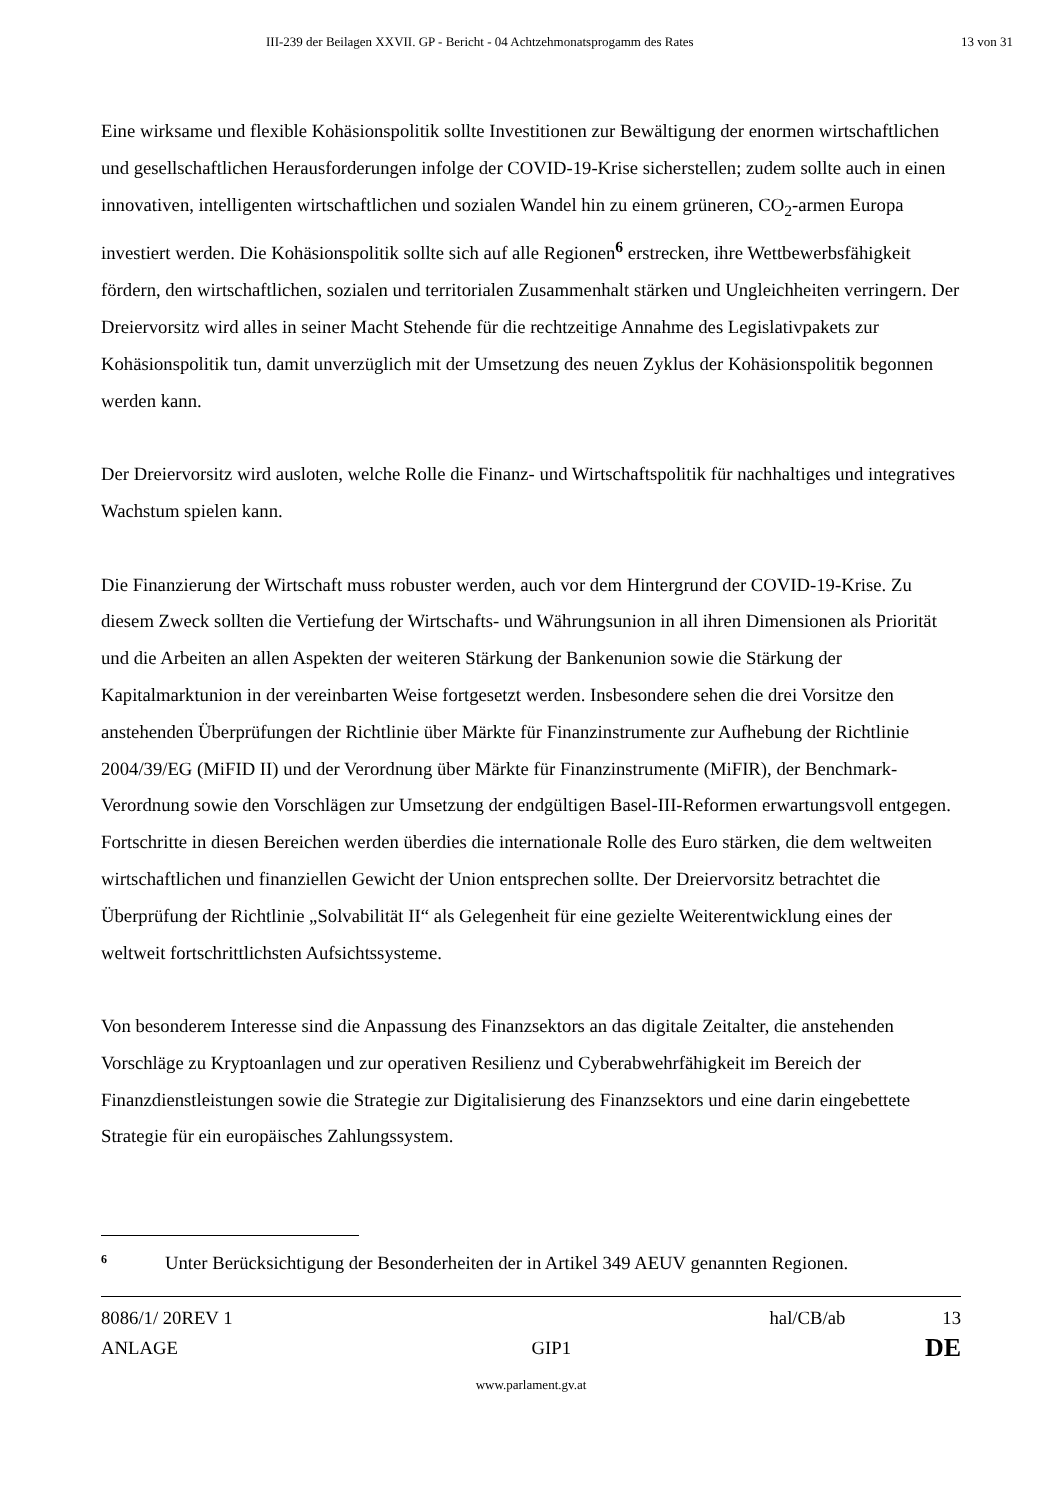III-239 der Beilagen XXVII. GP - Bericht - 04 Achtzehmonatsprogamm des Rates 13 von 31
Eine wirksame und flexible Kohäsionspolitik sollte Investitionen zur Bewältigung der enormen wirtschaftlichen und gesellschaftlichen Herausforderungen infolge der COVID-19-Krise sicherstellen; zudem sollte auch in einen innovativen, intelligenten wirtschaftlichen und sozialen Wandel hin zu einem grüneren, CO<sub>2</sub>-armen Europa investiert werden. Die Kohäsionspolitik sollte sich auf alle Regionen<sup>6</sup> erstrecken, ihre Wettbewerbsfähigkeit fördern, den wirtschaftlichen, sozialen und territorialen Zusammenhalt stärken und Ungleichheiten verringern. Der Dreiervorsitz wird alles in seiner Macht Stehende für die rechtzeitige Annahme des Legislativpakets zur Kohäsionspolitik tun, damit unverzüglich mit der Umsetzung des neuen Zyklus der Kohäsionspolitik begonnen werden kann.
Der Dreiervorsitz wird ausloten, welche Rolle die Finanz- und Wirtschaftspolitik für nachhaltiges und integratives Wachstum spielen kann.
Die Finanzierung der Wirtschaft muss robuster werden, auch vor dem Hintergrund der COVID-19-Krise. Zu diesem Zweck sollten die Vertiefung der Wirtschafts- und Währungsunion in all ihren Dimensionen als Priorität und die Arbeiten an allen Aspekten der weiteren Stärkung der Bankenunion sowie die Stärkung der Kapitalmarktunion in der vereinbarten Weise fortgesetzt werden. Insbesondere sehen die drei Vorsitze den anstehenden Überprüfungen der Richtlinie über Märkte für Finanzinstrumente zur Aufhebung der Richtlinie 2004/39/EG (MiFID II) und der Verordnung über Märkte für Finanzinstrumente (MiFIR), der Benchmark-Verordnung sowie den Vorschlägen zur Umsetzung der endgültigen Basel-III-Reformen erwartungsvoll entgegen. Fortschritte in diesen Bereichen werden überdies die internationale Rolle des Euro stärken, die dem weltweiten wirtschaftlichen und finanziellen Gewicht der Union entsprechen sollte. Der Dreiervorsitz betrachtet die Überprüfung der Richtlinie „Solvabilität II“ als Gelegenheit für eine gezielte Weiterentwicklung eines der weltweit fortschrittlichsten Aufsichtssysteme.
Von besonderem Interesse sind die Anpassung des Finanzsektors an das digitale Zeitalter, die anstehenden Vorschläge zu Kryptoanlagen und zur operativen Resilienz und Cyberabwehrfähigkeit im Bereich der Finanzdienstleistungen sowie die Strategie zur Digitalisierung des Finanzsektors und eine darin eingebettete Strategie für ein europäisches Zahlungssystem.
6 Unter Berücksichtigung der Besonderheiten der in Artikel 349 AEUV genannten Regionen.
8086/1/ 20REV 1 hal/CB/ab 13
ANLAGE GIP1 DE
www.parlament.gv.at